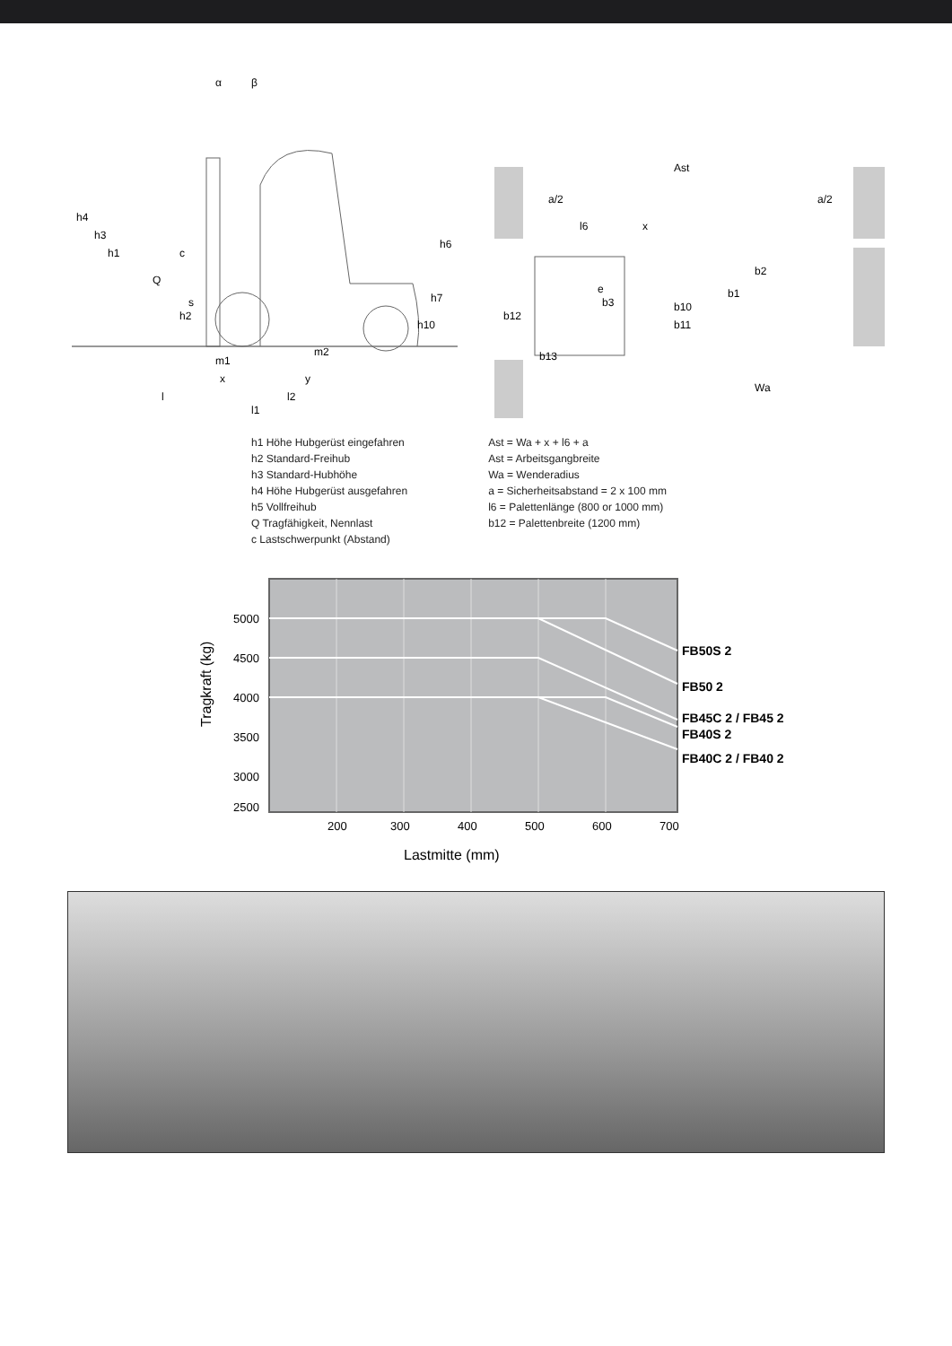h4
h3
h1
Q
c
s
h2
m1
m2
h6
h7
h10
x
y
l
l2
l1
α
β
Ast
a/2
a/2
l6
x
e
b3
b12
b13
b10
b11
b1
b2
Wa
h1 Höhe Hubgerüst eingefahren
h2 Standard-Freihub
h3 Standard-Hubhöhe
h4 Höhe Hubgerüst ausgefahren
h5 Vollfreihub
Q Tragfähigkeit, Nennlast
c Lastschwerpunkt (Abstand)
Ast = Wa + x + l6 + a
Ast = Arbeitsgangbreite
Wa = Wenderadius
a = Sicherheitsabstand = 2 x 100 mm
l6 = Palettenlänge (800 or 1000 mm)
b12 = Palettenbreite (1200 mm)
5000
4500
4000
3500
3000
2500
200
300
400
500
600
700
Lastmitte (mm)
Tragkraft (kg)
FB50S 2
FB50 2
FB45C 2 / FB45 2
FB40S 2
FB40C 2 / FB40 2